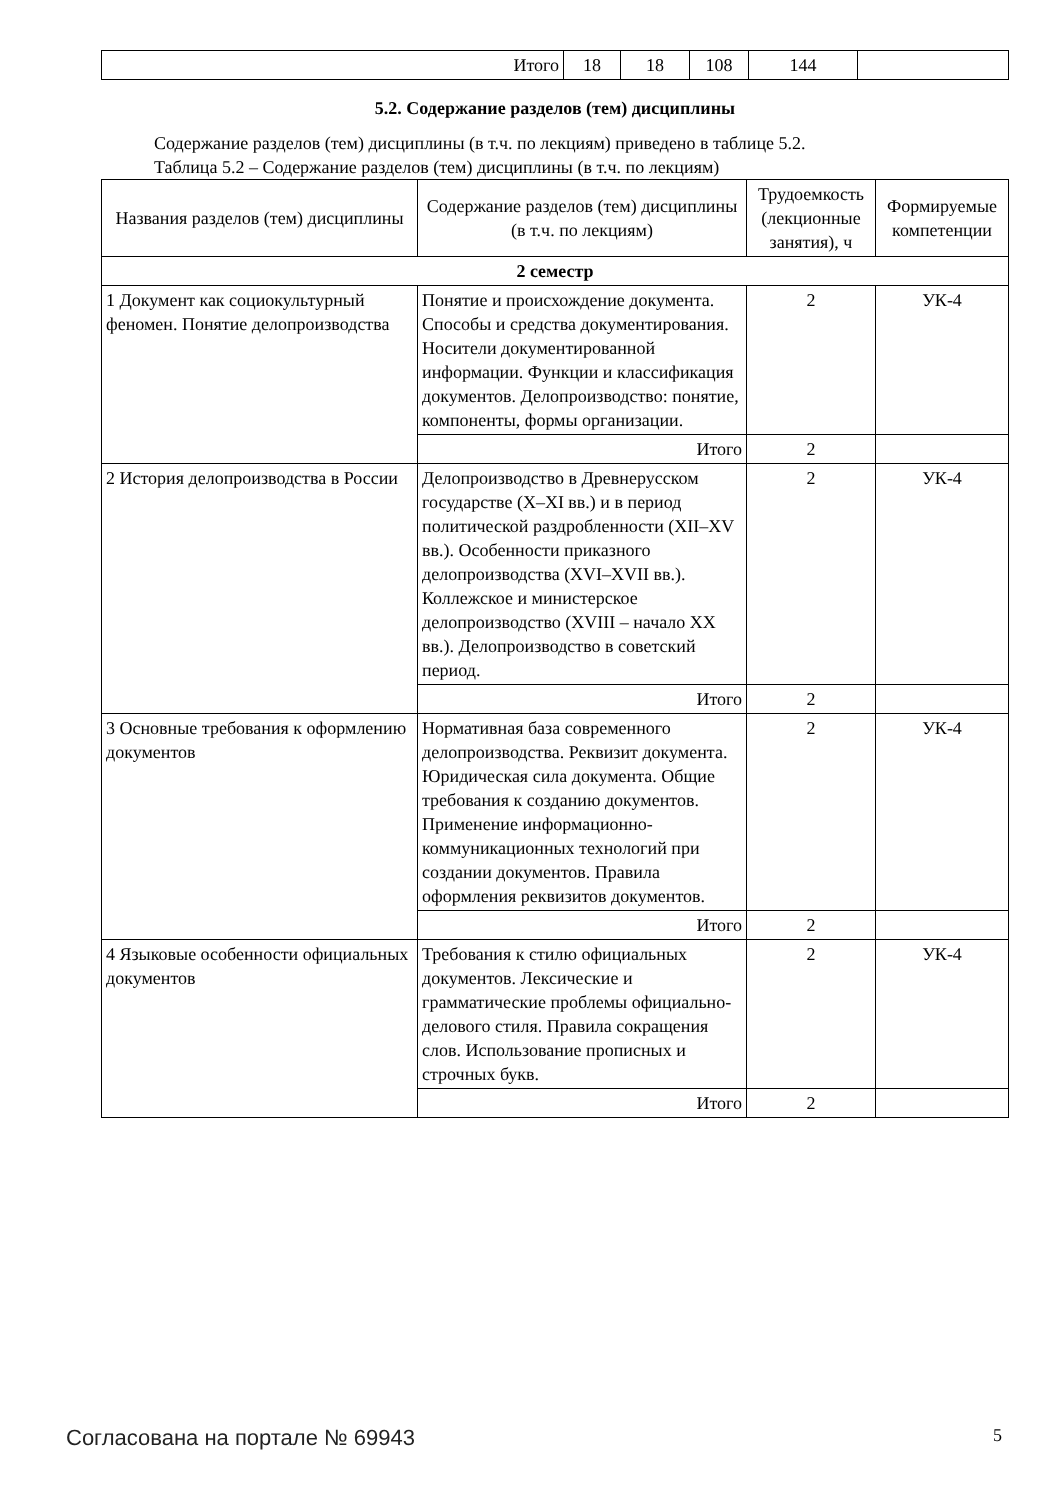| Итого | 18 | 18 | 108 | 144 | |
5.2. Содержание разделов (тем) дисциплины
Содержание разделов (тем) дисциплины (в т.ч. по лекциям) приведено в таблице 5.2.
Таблица 5.2 – Содержание разделов (тем) дисциплины (в т.ч. по лекциям)
| Названия разделов (тем) дисциплины | Содержание разделов (тем) дисциплины (в т.ч. по лекциям) | Трудоемкость (лекционные занятия), ч | Формируемые компетенции |
| --- | --- | --- | --- |
| 2 семестр | | | |
| 1 Документ как социокультурный феномен. Понятие делопроизводства | Понятие и происхождение документа. Способы и средства документирования. Носители документированной информации. Функции и классификация документов. Делопроизводство: понятие, компоненты, формы организации. | 2 | УК-4 |
| | Итого | 2 | |
| 2 История делопроизводства в России | Делопроизводство в Древнерусском государстве (X–XI вв.) и в период политической раздробленности (XII–XV вв.). Особенности приказного делопроизводства (XVI–XVII вв.). Коллежское и министерское делопроизводство (XVIII – начало XX вв.). Делопроизводство в советский период. | 2 | УК-4 |
| | Итого | 2 | |
| 3 Основные требования к оформлению документов | Нормативная база современного делопроизводства. Реквизит документа. Юридическая сила документа. Общие требования к созданию документов. Применение информационно-коммуникационных технологий при создании документов. Правила оформления реквизитов документов. | 2 | УК-4 |
| | Итого | 2 | |
| 4 Языковые особенности официальных документов | Требования к стилю официальных документов. Лексические и грамматические проблемы официально-делового стиля. Правила сокращения слов. Использование прописных и строчных букв. | 2 | УК-4 |
| | Итого | 2 | |
Согласована на портале № 69943 5